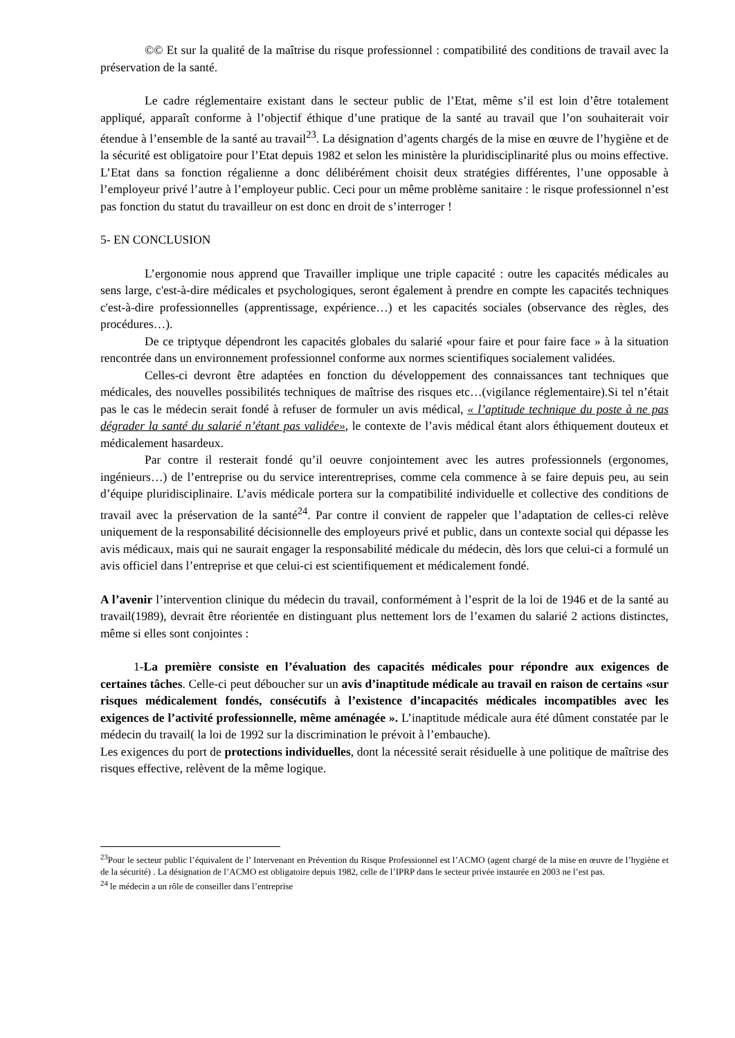©© Et sur la qualité de la maîtrise du risque professionnel : compatibilité des conditions de travail avec la préservation de la santé.
Le cadre réglementaire existant dans le secteur public de l’Etat, même s’il est loin d’être totalement appliqué, apparaît conforme à l’objectif éthique d’une pratique de la santé au travail que l’on souhaiterait voir étendue à l’ensemble de la santé au travail<sup>23</sup>. La désignation d’agents chargés de la mise en œuvre de l’hygiène et de la sécurité est obligatoire pour l’Etat depuis 1982 et selon les ministère la pluridisciplinarité plus ou moins effective. L’Etat dans sa fonction régalienne a donc délibérément choisit deux stratégies différentes, l’une opposable à l’employeur privé l’autre à l’employeur public. Ceci pour un même problème sanitaire : le risque professionnel n’est pas fonction du statut du travailleur on est donc en droit de s’interroger !
5- EN CONCLUSION
L’ergonomie nous apprend que Travailler implique une triple capacité : outre les capacités médicales au sens large, c'est-à-dire médicales et psychologiques, seront également à prendre en compte les capacités techniques c'est-à-dire professionnelles (apprentissage, expérience…) et les capacités sociales (observance des règles, des procédures…).
De ce triptyque dépendront les capacités globales du salarié «pour faire et pour faire face » à la situation rencontrée dans un environnement professionnel conforme aux normes scientifiques socialement validées.
Celles-ci devront être adaptées en fonction du développement des connaissances tant techniques que médicales, des nouvelles possibilités techniques de maîtrise des risques etc…(vigilance réglementaire).Si tel n’était pas le cas le médecin serait fondé à refuser de formuler un avis médical, « l’aptitude technique du poste à ne pas dégrader la santé du salarié n’étant pas validée», le contexte de l’avis médical étant alors éthiquement douteux et médicalement hasardeux.
Par contre il resterait fondé qu’il oeuvre conjointement avec les autres professionnels (ergonomes, ingénieurs…) de l’entreprise ou du service interentreprises, comme cela commence à se faire depuis peu, au sein d’équipe pluridisciplinaire. L’avis médicale portera sur la compatibilité individuelle et collective des conditions de travail avec la préservation de la santé<sup>24</sup>. Par contre il convient de rappeler que l’adaptation de celles-ci relève uniquement de la responsabilité décisionnelle des employeurs privé et public, dans un contexte social qui dépasse les avis médicaux, mais qui ne saurait engager la responsabilité médicale du médecin, dès lors que celui-ci a formulé un avis officiel dans l’entreprise et que celui-ci est scientifiquement et médicalement fondé.
A l’avenir l’intervention clinique du médecin du travail, conformément à l’esprit de la loi de 1946 et de la santé au travail(1989), devrait être réorientée en distinguant plus nettement lors de l’examen du salarié 2 actions distinctes, même si elles sont conjointes :
1-La première consiste en l’évaluation des capacités médicales pour répondre aux exigences de certaines tâches. Celle-ci peut déboucher sur un avis d’inaptitude médicale au travail en raison de certains «sur risques médicalement fondés, consécutifs à l’existence d’incapacités médicales incompatibles avec les exigences de l’activité professionnelle, même aménagée ». L’inaptitude médicale aura été dûment constatée par le médecin du travail( la loi de 1992 sur la discrimination le prévoit à l’embauche).
Les exigences du port de protections individuelles, dont la nécessité serait résiduelle à une politique de maîtrise des risques effective, relèvent de la même logique.
<sup>23</sup> Pour le secteur public l’équivalent de l’ Intervenant en Prévention du Risque Professionnel est l’ACMO (agent chargé de la mise en œuvre de l’hygiène et de la sécurité) . La désignation de l’ACMO est obligatoire depuis 1982, celle de l’IPRP dans le secteur privée instaurée en 2003 ne l’est pas.
<sup>24</sup> le médecin a un rôle de conseiller dans l’entreprise